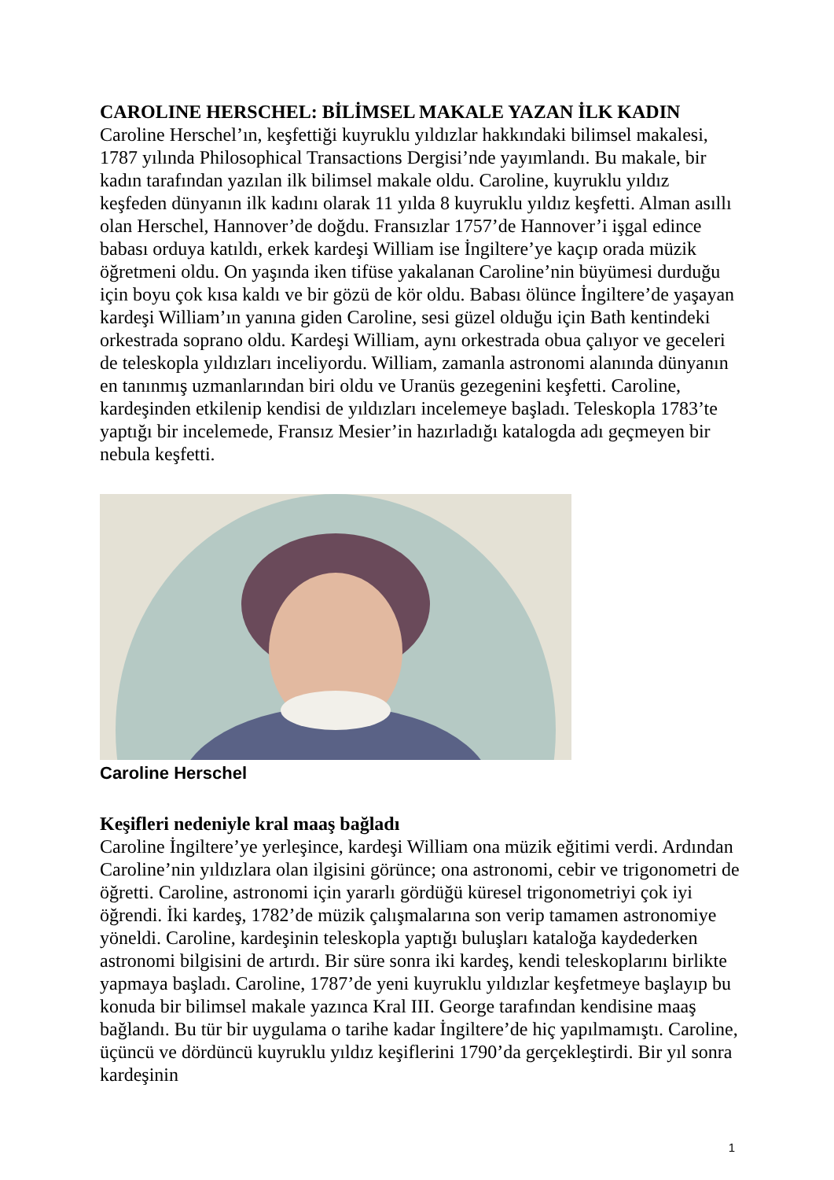CAROLINE HERSCHEL: BİLİMSEL MAKALE YAZAN İLK KADIN
Caroline Herschel’ın, keşfettiği kuyruklu yıldızlar hakkındaki bilimsel makalesi, 1787 yılında Philosophical Transactions Dergisi’nde yayımlandı. Bu makale, bir kadın tarafından yazılan ilk bilimsel makale oldu. Caroline, kuyruklu yıldız keşfeden dünyanın ilk kadını olarak 11 yılda 8 kuyruklu yıldız keşfetti. Alman asıllı olan Herschel, Hannover’de doğdu. Fransızlar 1757’de Hannover’i işgal edince babası orduya katıldı, erkek kardeşi William ise İngiltere’ye kaçıp orada müzik öğretmeni oldu. On yaşında iken tifüse yakalanan Caroline’nin büyümesi durduğu için boyu çok kısa kaldı ve bir gözü de kör oldu. Babası ölünce İngiltere’de yaşayan kardeşi William’ın yanına giden Caroline, sesi güzel olduğu için Bath kentindeki orkestrada soprano oldu. Kardeşi William, aynı orkestrada obua çalıyor ve geceleri de teleskopla yıldızları inceliyordu. William, zamanla astronomi alanında dünyanın en tanınmış uzmanlarından biri oldu ve Uranüs gezegenini keşfetti. Caroline, kardeşinden etkilenip kendisi de yıldızları incelemeye başladı. Teleskopla 1783’te yaptığı bir incelemede, Fransız Mesier’in hazırladığı katalogda adı geçmeyen bir nebula keşfetti.
Caroline Herschel
Keşifleri nedeniyle kral maaş bağladı
Caroline İngiltere’ye yerleşince, kardeşi William ona müzik eğitimi verdi. Ardından Caroline’nin yıldızlara olan ilgisini görünce; ona astronomi, cebir ve trigonometri de öğretti. Caroline, astronomi için yararlı gördüğü küresel trigonometriyi çok iyi öğrendi. İki kardeş, 1782’de müzik çalışmalarına son verip tamamen astronomiye yöneldi. Caroline, kardeşinin teleskopla yaptığı buluşları kataloğa kaydederken astronomi bilgisini de artırdı. Bir süre sonra iki kardeş, kendi teleskoplarını birlikte yapmaya başladı. Caroline, 1787’de yeni kuyruklu yıldızlar keşfetmeye başlayıp bu konuda bir bilimsel makale yazınca Kral III. George tarafından kendisine maaş bağlandı. Bu tür bir uygulama o tarihe kadar İngiltere’de hiç yapılmamıştı. Caroline, üçüncü ve dördüncü kuyruklu yıldız keşiflerini 1790’da gerçekleştirdi. Bir yıl sonra kardeşinin
1